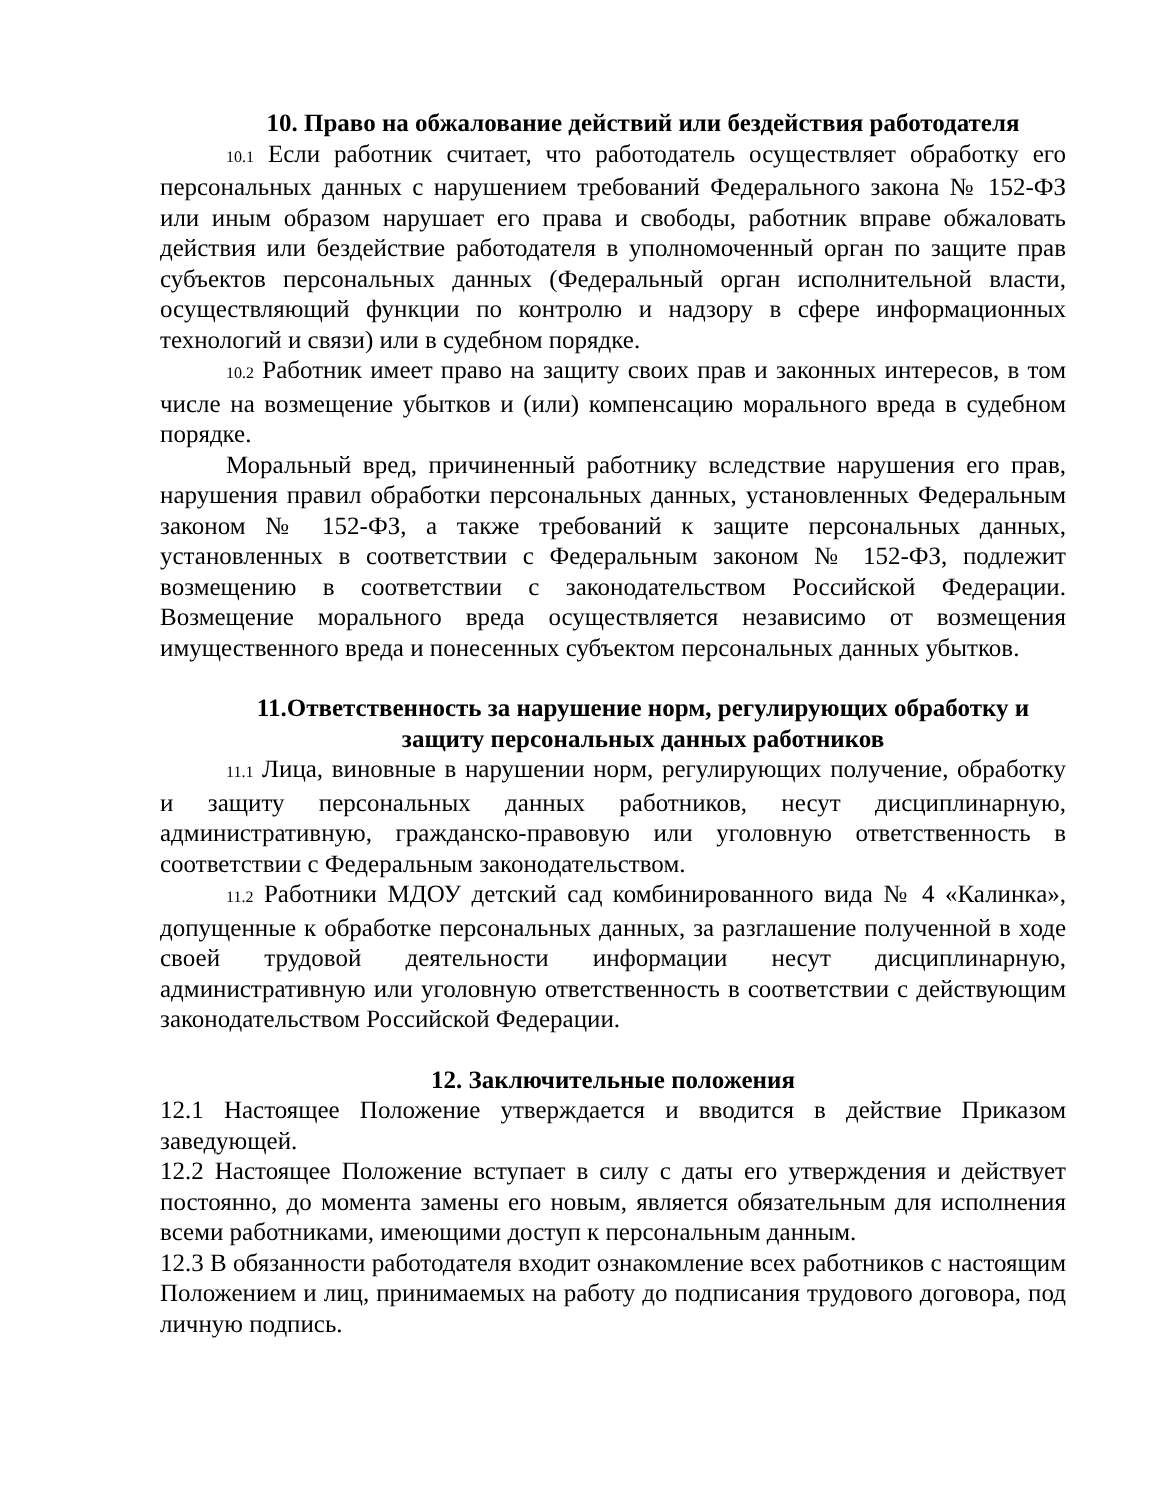10. Право на обжалование действий или бездействия работодателя
10.1 Если работник считает, что работодатель осуществляет обработку его персональных данных с нарушением требований Федерального закона № 152-ФЗ или иным образом нарушает его права и свободы, работник вправе обжаловать действия или бездействие работодателя в уполномоченный орган по защите прав субъектов персональных данных (Федеральный орган исполнительной власти, осуществляющий функции по контролю и надзору в сфере информационных технологий и связи) или в судебном порядке.
10.2 Работник имеет право на защиту своих прав и законных интересов, в том числе на возмещение убытков и (или) компенсацию морального вреда в судебном порядке.
Моральный вред, причиненный работнику вследствие нарушения его прав, нарушения правил обработки персональных данных, установленных Федеральным законом № 152-ФЗ, а также требований к защите персональных данных, установленных в соответствии с Федеральным законом № 152-ФЗ, подлежит возмещению в соответствии с законодательством Российской Федерации. Возмещение морального вреда осуществляется независимо от возмещения имущественного вреда и понесенных субъектом персональных данных убытков.
11.Ответственность за нарушение норм, регулирующих обработку и защиту персональных данных работников
11.1 Лица, виновные в нарушении норм, регулирующих получение, обработку и защиту персональных данных работников, несут дисциплинарную, административную, гражданско-правовую или уголовную ответственность в соответствии с Федеральным законодательством.
11.2 Работники МДОУ детский сад комбинированного вида № 4 «Калинка», допущенные к обработке персональных данных, за разглашение полученной в ходе своей трудовой деятельности информации несут дисциплинарную, административную или уголовную ответственность в соответствии с действующим законодательством Российской Федерации.
12. Заключительные положения
12.1 Настоящее Положение утверждается и вводится в действие Приказом заведующей.
12.2 Настоящее Положение вступает в силу с даты его утверждения и действует постоянно, до момента замены его новым, является обязательным для исполнения всеми работниками, имеющими доступ к персональным данным.
12.3 В обязанности работодателя входит ознакомление всех работников с настоящим Положением и лиц, принимаемых на работу до подписания трудового договора, под личную подпись.